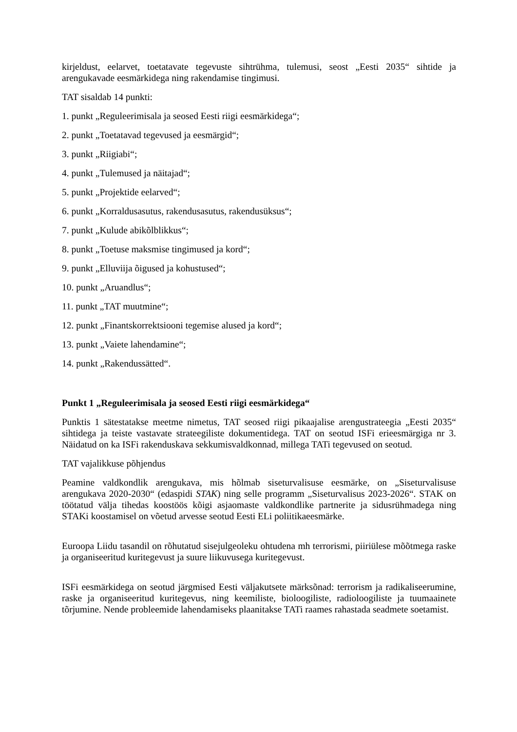kirjeldust, eelarvet, toetatavate tegevuste sihtrühma, tulemusi, seost „Eesti 2035“ sihtide ja arengukavade eesmärkidega ning rakendamise tingimusi.
TAT sisaldab 14 punkti:
1. punkt „Reguleerimisala ja seosed Eesti riigi eesmärkidega“;
2. punkt „Toetatavad tegevused ja eesmärgid“;
3. punkt „Riigiabi“;
4. punkt „Tulemused ja näitajad“;
5. punkt „Projektide eelarved“;
6. punkt „Korraldusasutus, rakendusasutus, rakendusüksus“;
7. punkt „Kulude abikõlblikkus“;
8. punkt „Toetuse maksmise tingimused ja kord“;
9. punkt „Elluviija õigused ja kohustused“;
10. punkt „Aruandlus“;
11. punkt „TAT muutmine“;
12. punkt „Finantskorrektsiooni tegemise alused ja kord“;
13. punkt „Vaiete lahendamine“;
14. punkt „Rakendussätted“.
Punkt 1 „Reguleerimisala ja seosed Eesti riigi eesmärkidega“
Punktis 1 sätestatakse meetme nimetus, TAT seosed riigi pikaajalise arengustrateegia „Eesti 2035“ sihtidega ja teiste vastavate strateegiliste dokumentidega. TAT on seotud ISFi erieesmärgiga nr 3. Näidatud on ka ISFi rakenduskava sekkumisvaldkonnad, millega TATi tegevused on seotud.
TAT vajalikkuse põhjendus
Peamine valdkondlik arengukava, mis hõlmab siseturvalisuse eesmärke, on „Siseturvalisuse arengukava 2020-2030“ (edaspidi STAK) ning selle programm „Siseturvalisus 2023-2026“. STAK on töötatud välja tihedas koostöös kõigi asjaomaste valdkondlike partnerite ja sidusrühmadega ning STAKi koostamisel on võetud arvesse seotud Eesti ELi poliitikaeesmärke.
Euroopa Liidu tasandil on rõhutatud sisejulgeoleku ohtudena mh terrorismi, piiriülese mõõtmega raske ja organiseeritud kuritegevust ja suure liikuvusega kuritegevust.
ISFi eesmärkidega on seotud järgmised Eesti väljakutsete märksõnad: terrorism ja radikaliseerumine, raske ja organiseeritud kuritegevus, ning keemiliste, bioloogiliste, radioloogiliste ja tuumaainete tõrjumine. Nende probleemide lahendamiseks plaanitakse TATi raames rahastada seadmete soetamist.